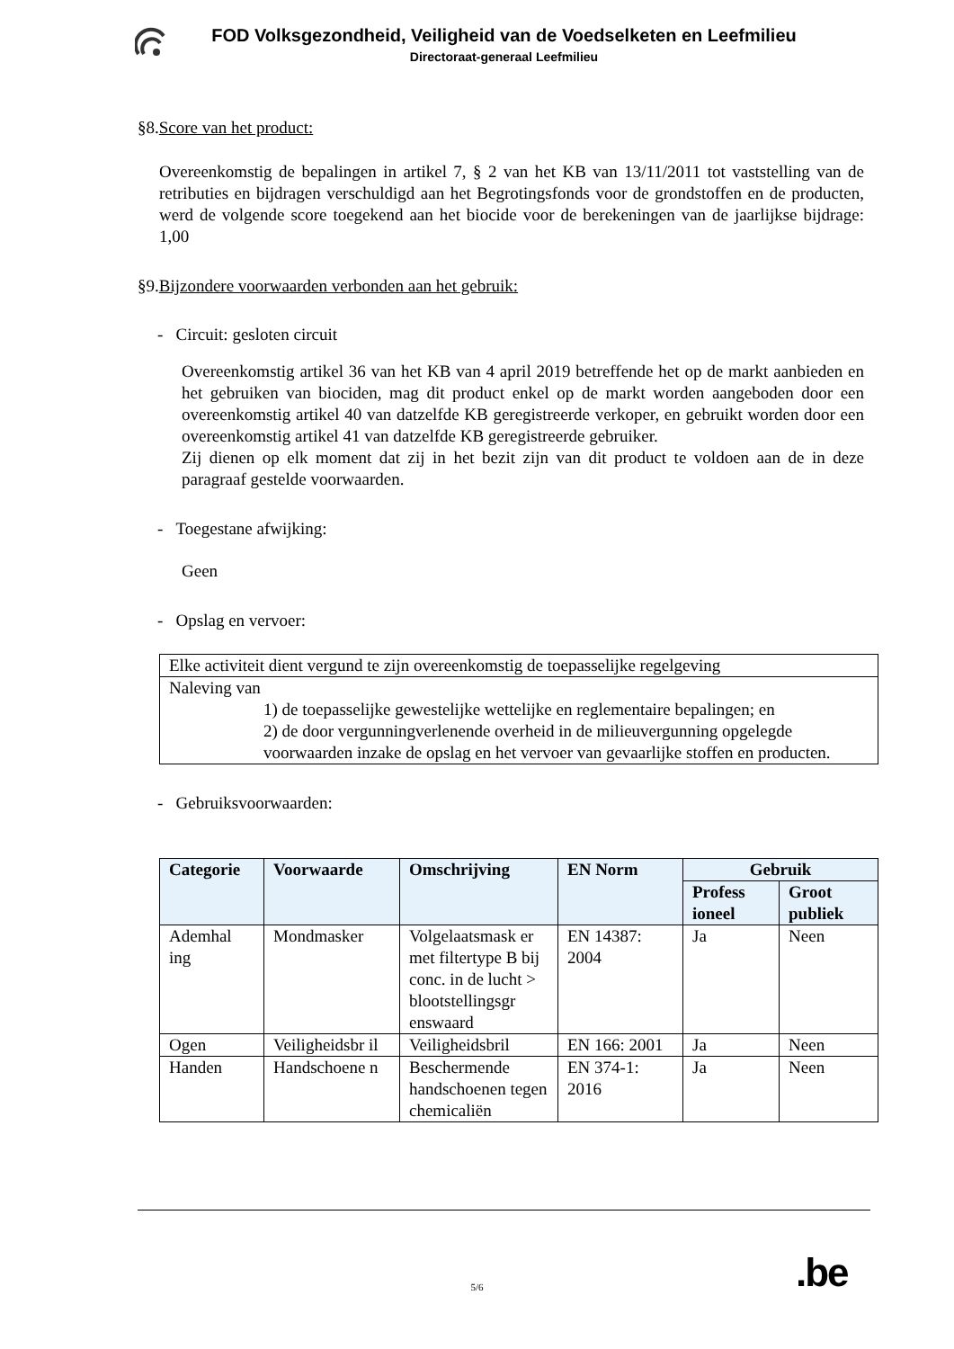FOD Volksgezondheid, Veiligheid van de Voedselketen en Leefmilieu
Directoraat-generaal Leefmilieu
§8.Score van het product:
Overeenkomstig de bepalingen in artikel 7, § 2 van het KB van 13/11/2011 tot vaststelling van de retributies en bijdragen verschuldigd aan het Begrotingsfonds voor de grondstoffen en de producten, werd de volgende score toegekend aan het biocide voor de berekeningen van de jaarlijkse bijdrage: 1,00
§9.Bijzondere voorwaarden verbonden aan het gebruik:
- Circuit: gesloten circuit
Overeenkomstig artikel 36 van het KB van 4 april 2019 betreffende het op de markt aanbieden en het gebruiken van biociden, mag dit product enkel op de markt worden aangeboden door een overeenkomstig artikel 40 van datzelfde KB geregistreerde verkoper, en gebruikt worden door een overeenkomstig artikel 41 van datzelfde KB geregistreerde gebruiker.
Zij dienen op elk moment dat zij in het bezit zijn van dit product te voldoen aan de in deze paragraaf gestelde voorwaarden.
- Toegestane afwijking:
Geen
- Opslag en vervoer:
| Elke activiteit dient vergund te zijn overeenkomstig de toepasselijke regelgeving |
| Naleving van 1) de toepasselijke gewestelijke wettelijke en reglementaire bepalingen; en 2) de door vergunningverlenende overheid in de milieuvergunning opgelegde voorwaarden inzake de opslag en het vervoer van gevaarlijke stoffen en producten. |
- Gebruiksvoorwaarden:
| Categorie | Voorwaarde | Omschrijving | EN Norm | Gebruik | |
| --- | --- | --- | --- | --- | --- |
| | | | | Profess ioneel | Groot publiek |
| Ademhal ing | Mondmasker | Volgelaatsmask er met filtertype B bij conc. in de lucht > blootstellingsgr enswaard | EN 14387: 2004 | Ja | Neen |
| Ogen | Veiligheidsbr il | Veiligheidsbril | EN 166: 2001 | Ja | Neen |
| Handen | Handschoene n | Beschermende handschoenen tegen chemicaliën | EN 374-1: 2016 | Ja | Neen |
.be
5/6